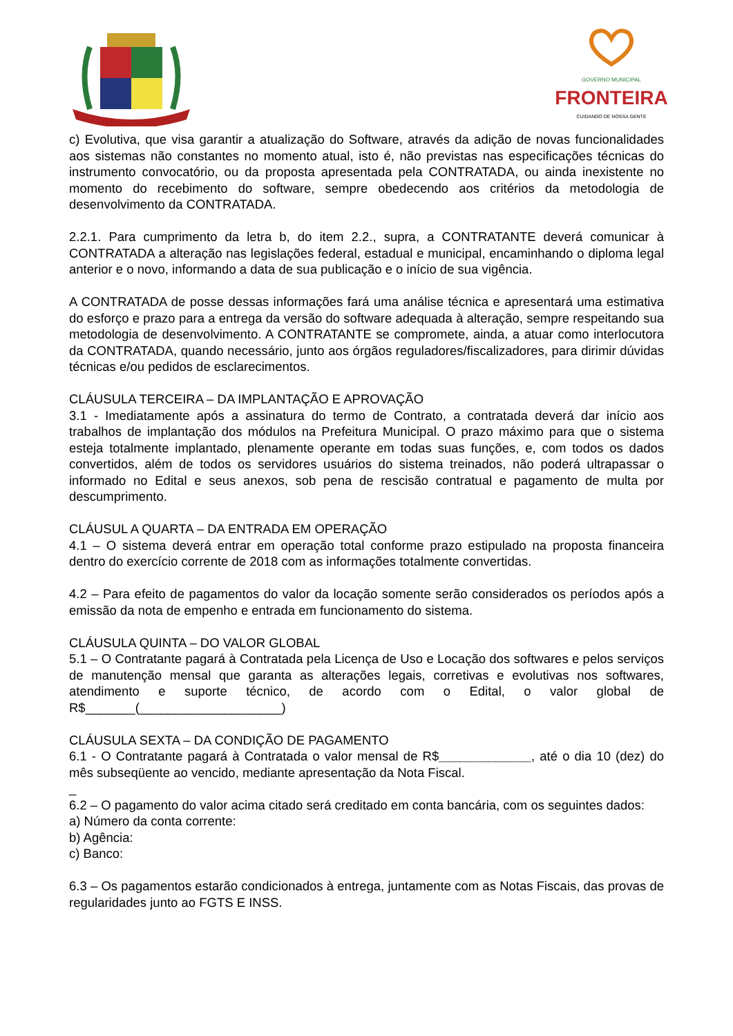GOVERNO MUNICIPAL
FRONTEIRA
CUIDANDO DE NOSSA GENTE
c) Evolutiva, que visa garantir a atualização do Software, através da adição de novas funcionalidades aos sistemas não constantes no momento atual, isto é, não previstas nas especificações técnicas do instrumento convocatório, ou da proposta apresentada pela CONTRATADA, ou ainda inexistente no momento do recebimento do software, sempre obedecendo aos critérios da metodologia de desenvolvimento da CONTRATADA.
2.2.1. Para cumprimento da letra b, do item 2.2., supra, a CONTRATANTE deverá comunicar à CONTRATADA a alteração nas legislações federal, estadual e municipal, encaminhando o diploma legal anterior e o novo, informando a data de sua publicação e o início de sua vigência.
A CONTRATADA de posse dessas informações fará uma análise técnica e apresentará uma estimativa do esforço e prazo para a entrega da versão do software adequada à alteração, sempre respeitando sua metodologia de desenvolvimento. A CONTRATANTE se compromete, ainda, a atuar como interlocutora da CONTRATADA, quando necessário, junto aos órgãos reguladores/fiscalizadores, para dirimir dúvidas técnicas e/ou pedidos de esclarecimentos.
CLÁUSULA TERCEIRA – DA IMPLANTAÇÃO E APROVAÇÃO
3.1 - Imediatamente após a assinatura do termo de Contrato, a contratada deverá dar início aos trabalhos de implantação dos módulos na Prefeitura Municipal. O prazo máximo para que o sistema esteja totalmente implantado, plenamente operante em todas suas funções, e, com todos os dados convertidos, além de todos os servidores usuários do sistema treinados, não poderá ultrapassar o informado no Edital e seus anexos, sob pena de rescisão contratual e pagamento de multa por descumprimento.
CLÁUSUL A QUARTA – DA ENTRADA EM OPERAÇÃO
4.1 – O sistema deverá entrar em operação total conforme prazo estipulado na proposta financeira dentro do exercício corrente de 2018 com as informações totalmente convertidas.
4.2 – Para efeito de pagamentos do valor da locação somente serão considerados os períodos após a emissão da nota de empenho e entrada em funcionamento do sistema.
CLÁUSULA QUINTA – DO VALOR GLOBAL
5.1 – O Contratante pagará à Contratada pela Licença de Uso e Locação dos softwares e pelos serviços de manutenção mensal que garanta as alterações legais, corretivas e evolutivas nos softwares, atendimento e suporte técnico, de acordo com o Edital, o valor global de R$_______(____________________)
CLÁUSULA SEXTA – DA CONDIÇÃO DE PAGAMENTO
6.1 - O Contratante pagará à Contratada o valor mensal de R$_____________, até o dia 10 (dez) do mês subseqüente ao vencido, mediante apresentação da Nota Fiscal.
_
6.2 – O pagamento do valor acima citado será creditado em conta bancária, com os seguintes dados:
a) Número da conta corrente:
b) Agência:
c) Banco:
6.3 – Os pagamentos estarão condicionados à entrega, juntamente com as Notas Fiscais, das provas de regularidades junto ao FGTS E INSS.